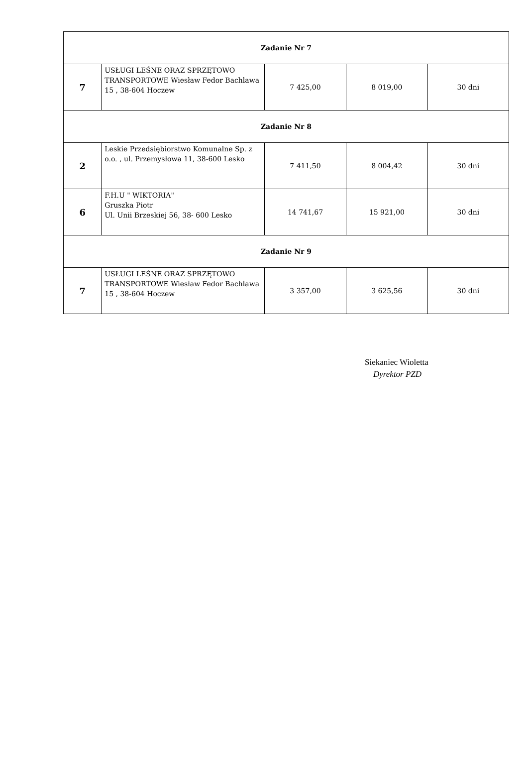| Zadanie Nr 7 | | | | |
| 7 | USŁUGI LEŚNE ORAZ SPRZĘTOWO TRANSPORTOWE Wiesław Fedor Bachlawa 15 , 38-604 Hoczew | 7 425,00 | 8 019,00 | 30 dni |
| Zadanie Nr 8 | | | | |
| 2 | Leskie Przedsiębiorstwo Komunalne Sp. z o.o. , ul. Przemysłowa 11, 38-600 Lesko | 7 411,50 | 8 004,42 | 30 dni |
| 6 | F.H.U " WIKTORIA" Gruszka Piotr Ul. Unii Brzeskiej 56, 38- 600 Lesko | 14 741,67 | 15 921,00 | 30 dni |
| Zadanie Nr 9 | | | | |
| 7 | USŁUGI LEŚNE ORAZ SPRZĘTOWO TRANSPORTOWE Wiesław Fedor Bachlawa 15 , 38-604 Hoczew | 3 357,00 | 3 625,56 | 30 dni |
Siekaniec Wioletta
Dyrektor PZD